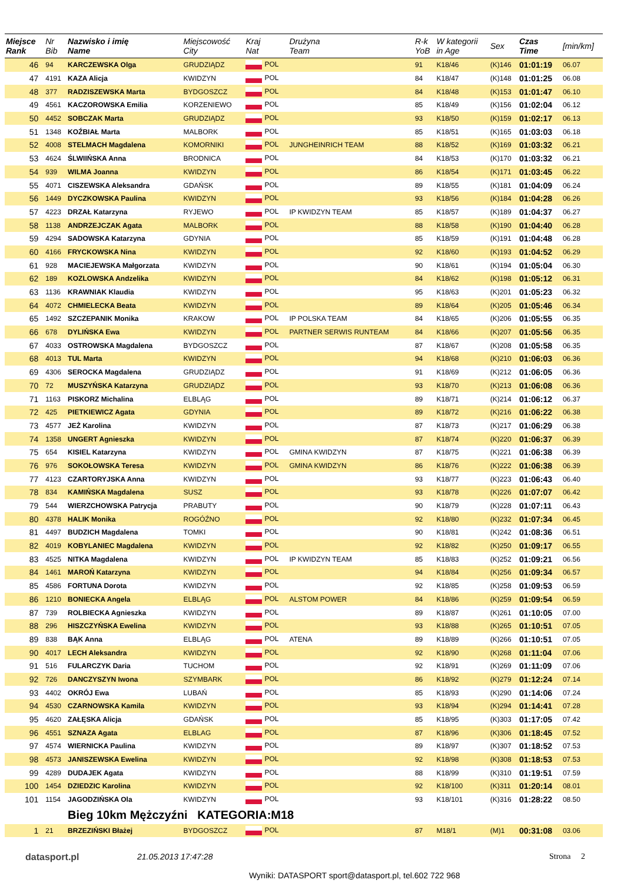| Miejsce Rank | Nr Bib | Nazwisko i imię Name | Miejscowość City | Kraj Nat | Drużyna Team | R-k YoB | W kategorii in Age | Sex | Czas Time | [min/km] |
| --- | --- | --- | --- | --- | --- | --- | --- | --- | --- | --- |
| 46 | 94 | KARCZEWSKA Olga | GRUDZIĄDZ | POL | | 91 | K18/46 | (K)146 | 01:01:19 | 06.07 |
| 47 | 4191 | KAZA Alicja | KWIDZYN | POL | | 84 | K18/47 | (K)148 | 01:01:25 | 06.08 |
| 48 | 377 | RADZISZEWSKA Marta | BYDGOSZCZ | POL | | 84 | K18/48 | (K)153 | 01:01:47 | 06.10 |
| 49 | 4561 | KACZOROWSKA Emilia | KORZENIEWO | POL | | 85 | K18/49 | (K)156 | 01:02:04 | 06.12 |
| 50 | 4452 | SOBCZAK Marta | GRUDZIĄDZ | POL | | 93 | K18/50 | (K)159 | 01:02:17 | 06.13 |
| 51 | 1348 | KOŹBIAŁ Marta | MALBORK | POL | | 85 | K18/51 | (K)165 | 01:03:03 | 06.18 |
| 52 | 4008 | STELMACH Magdalena | KOMORNIKI | POL | JUNGHEINRICH TEAM | 88 | K18/52 | (K)169 | 01:03:32 | 06.21 |
| 53 | 4624 | ŚLWIIŃSKA Anna | BRODNICA | POL | | 84 | K18/53 | (K)170 | 01:03:32 | 06.21 |
| 54 | 939 | WILMA Joanna | KWIDZYN | POL | | 86 | K18/54 | (K)171 | 01:03:45 | 06.22 |
| 55 | 4071 | CISZEWSKA Aleksandra | GDAŃSK | POL | | 89 | K18/55 | (K)181 | 01:04:09 | 06.24 |
| 56 | 1449 | DYCZKOWSKA Paulina | KWIDZYN | POL | | 93 | K18/56 | (K)184 | 01:04:28 | 06.26 |
| 57 | 4223 | DRZAŁ Katarzyna | RYJEWO | POL | IP KWIDZYN TEAM | 85 | K18/57 | (K)189 | 01:04:37 | 06.27 |
| 58 | 1138 | ANDRZEJCZAK Agata | MALBORK | POL | | 88 | K18/58 | (K)190 | 01:04:40 | 06.28 |
| 59 | 4294 | SADOWSKA Katarzyna | GDYNIA | POL | | 85 | K18/59 | (K)191 | 01:04:48 | 06.28 |
| 60 | 4166 | FRYCKOWSKA Nina | KWIDZYN | POL | | 92 | K18/60 | (K)193 | 01:04:52 | 06.29 |
| 61 | 928 | MACIEJEWSKA Małgorzata | KWIDZYN | POL | | 90 | K18/61 | (K)194 | 01:05:04 | 06.30 |
| 62 | 189 | KOZLOWSKA Andzelika | KWIDZYN | POL | | 84 | K18/62 | (K)198 | 01:05:12 | 06.31 |
| 63 | 1136 | KRAWNIAK Klaudia | KWIDZYN | POL | | 95 | K18/63 | (K)201 | 01:05:23 | 06.32 |
| 64 | 4072 | CHMIELECKA Beata | KWIDZYN | POL | | 89 | K18/64 | (K)205 | 01:05:46 | 06.34 |
| 65 | 1492 | SZCZEPANIK Monika | KRAKOW | POL | IP POLSKA TEAM | 84 | K18/65 | (K)206 | 01:05:55 | 06.35 |
| 66 | 678 | DYLIŃSKA Ewa | KWIDZYN | POL | PARTNER SERWIS RUNTEAM | 84 | K18/66 | (K)207 | 01:05:56 | 06.35 |
| 67 | 4033 | OSTROWSKA Magdalena | BYDGOSZCZ | POL | | 87 | K18/67 | (K)208 | 01:05:58 | 06.35 |
| 68 | 4013 | TUL Marta | KWIDZYN | POL | | 94 | K18/68 | (K)210 | 01:06:03 | 06.36 |
| 69 | 4306 | SEROCKA Magdalena | GRUDZIĄDZ | POL | | 91 | K18/69 | (K)212 | 01:06:05 | 06.36 |
| 70 | 72 | MUSZYŃSKA Katarzyna | GRUDZIĄDZ | POL | | 93 | K18/70 | (K)213 | 01:06:08 | 06.36 |
| 71 | 1163 | PISKORZ Michalina | ELBLĄG | POL | | 89 | K18/71 | (K)214 | 01:06:12 | 06.37 |
| 72 | 425 | PIETKIEWICZ Agata | GDYNIA | POL | | 89 | K18/72 | (K)216 | 01:06:22 | 06.38 |
| 73 | 4577 | JEŻ Karolina | KWIDZYN | POL | | 87 | K18/73 | (K)217 | 01:06:29 | 06.38 |
| 74 | 1358 | UNGERT Agnieszka | KWIDZYN | POL | | 87 | K18/74 | (K)220 | 01:06:37 | 06.39 |
| 75 | 654 | KISIEL Katarzyna | KWIDZYN | POL | GMINA KWIDZYN | 87 | K18/75 | (K)221 | 01:06:38 | 06.39 |
| 76 | 976 | SOKOŁOWSKA Teresa | KWIDZYN | POL | GMINA KWIDZYN | 86 | K18/76 | (K)222 | 01:06:38 | 06.39 |
| 77 | 4123 | CZARTORYJSKA Anna | KWIDZYN | POL | | 93 | K18/77 | (K)223 | 01:06:43 | 06.40 |
| 78 | 834 | KAMIŃSKA Magdalena | SUSZ | POL | | 93 | K18/78 | (K)226 | 01:07:07 | 06.42 |
| 79 | 544 | WIERZCHOWSKA Patrycja | PRABUTY | POL | | 90 | K18/79 | (K)228 | 01:07:11 | 06.43 |
| 80 | 4378 | HALIK Monika | ROGÓŹNO | POL | | 92 | K18/80 | (K)232 | 01:07:34 | 06.45 |
| 81 | 4497 | BUDZICH Magdalena | TOMKI | POL | | 90 | K18/81 | (K)242 | 01:08:36 | 06.51 |
| 82 | 4019 | KOBYLANIEC Magdalena | KWIDZYN | POL | | 92 | K18/82 | (K)250 | 01:09:17 | 06.55 |
| 83 | 4525 | NITKA Magdalena | KWIDZYN | POL | IP KWIDZYN TEAM | 85 | K18/83 | (K)252 | 01:09:21 | 06.56 |
| 84 | 1461 | MAROŃ Katarzyna | KWIDZYN | POL | | 94 | K18/84 | (K)256 | 01:09:34 | 06.57 |
| 85 | 4586 | FORTUNA Dorota | KWIDZYN | POL | | 92 | K18/85 | (K)258 | 01:09:53 | 06.59 |
| 86 | 1210 | BONIECKA Angela | ELBLĄG | POL | ALSTOM POWER | 84 | K18/86 | (K)259 | 01:09:54 | 06.59 |
| 87 | 739 | ROLBIECKA Agnieszka | KWIDZYN | POL | | 89 | K18/87 | (K)261 | 01:10:05 | 07.00 |
| 88 | 296 | HISZCZYŃSKA Ewelina | KWIDZYN | POL | | 93 | K18/88 | (K)265 | 01:10:51 | 07.05 |
| 89 | 838 | BĄK Anna | ELBLĄG | POL | ATENA | 89 | K18/89 | (K)266 | 01:10:51 | 07.05 |
| 90 | 4017 | LECH Aleksandra | KWIDZYN | POL | | 92 | K18/90 | (K)268 | 01:11:04 | 07.06 |
| 91 | 516 | FULARCZYK Daria | TUCHOM | POL | | 92 | K18/91 | (K)269 | 01:11:09 | 07.06 |
| 92 | 726 | DANCZYSZYN Iwona | SZYMBARK | POL | | 86 | K18/92 | (K)279 | 01:12:24 | 07.14 |
| 93 | 4402 | OKRÓJ Ewa | LUBAŃ | POL | | 85 | K18/93 | (K)290 | 01:14:06 | 07.24 |
| 94 | 4530 | CZARNOWSKA Kamila | KWIDZYN | POL | | 93 | K18/94 | (K)294 | 01:14:41 | 07.28 |
| 95 | 4620 | ZAŁĘSKA Alicja | GDAŃSK | POL | | 85 | K18/95 | (K)303 | 01:17:05 | 07.42 |
| 96 | 4551 | SZNAZA Agata | ELBLAG | POL | | 87 | K18/96 | (K)306 | 01:18:45 | 07.52 |
| 97 | 4574 | WIERNICKA Paulina | KWIDZYN | POL | | 89 | K18/97 | (K)307 | 01:18:52 | 07.53 |
| 98 | 4573 | JANISZEWSKA Ewelina | KWIDZYN | POL | | 92 | K18/98 | (K)308 | 01:18:53 | 07.53 |
| 99 | 4289 | DUDAJEK Agata | KWIDZYN | POL | | 88 | K18/99 | (K)310 | 01:19:51 | 07.59 |
| 100 | 1454 | DZIEDZIC Karolina | KWIDZYN | POL | | 92 | K18/100 | (K)311 | 01:20:14 | 08.01 |
| 101 | 1154 | JAGODZIŃSKA Ola | KWIDZYN | POL | | 93 | K18/101 | (K)316 | 01:28:22 | 08.50 |
| | | Bieg 10km Mężczyźni KATEGORIA:M18 | | | | | | | | |
| 1 | 21 | BRZEZIŃSKI Błażej | BYDGOSZCZ | POL | | 87 | M18/1 | (M)1 | 00:31:08 | 03.06 |
datasport.pl 21.05.2013 17:47:28
Wyniki: DATASPORT sport@datasport.pl, tel.602 722 968
Strona 2